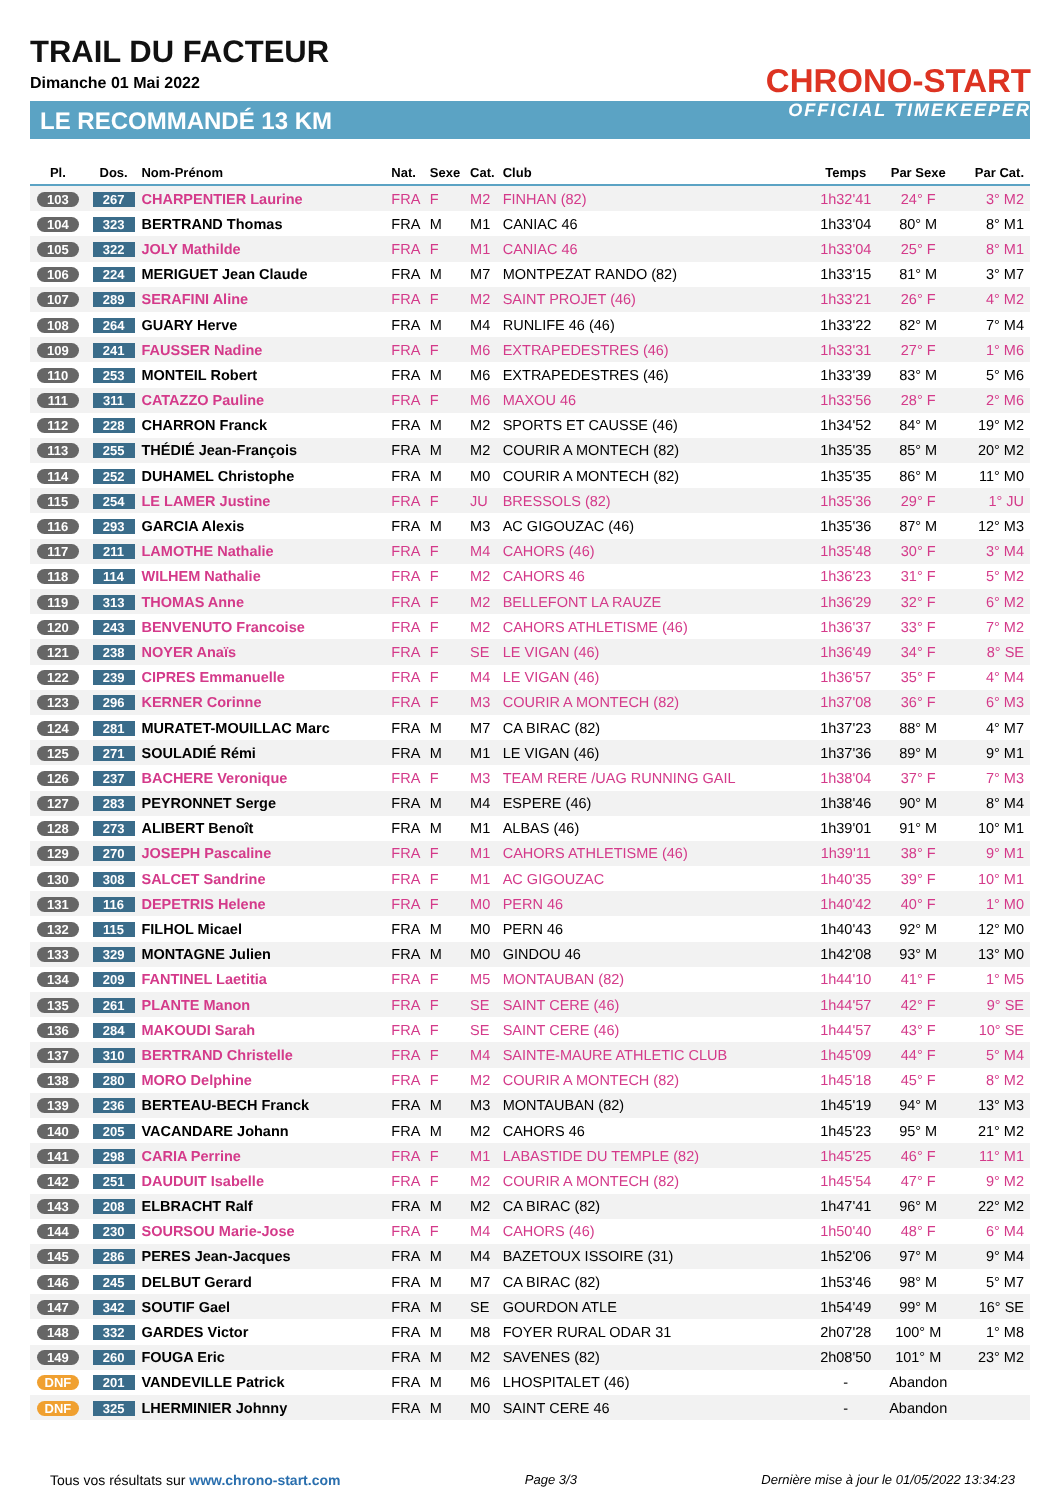TRAIL DU FACTEUR
Dimanche 01 Mai 2022
LE RECOMMANDÉ 13 KM
CHRONO-START
OFFICIAL TIMEKEEPER
| Pl. | Dos. | Nom-Prénom | Nat. | Sexe | Cat. | Club | Temps | Par Sexe | Par Cat. |
| --- | --- | --- | --- | --- | --- | --- | --- | --- | --- |
| 103 | 267 | CHARPENTIER Laurine | FRA | F | M2 | FINHAN (82) | 1h32'41 | 24° F | 3° M2 |
| 104 | 323 | BERTRAND Thomas | FRA | M | M1 | CANIAC 46 | 1h33'04 | 80° M | 8° M1 |
| 105 | 322 | JOLY Mathilde | FRA | F | M1 | CANIAC 46 | 1h33'04 | 25° F | 8° M1 |
| 106 | 224 | MERIGUET Jean Claude | FRA | M | M7 | MONTPEZAT RANDO (82) | 1h33'15 | 81° M | 3° M7 |
| 107 | 289 | SERAFINI Aline | FRA | F | M2 | SAINT PROJET (46) | 1h33'21 | 26° F | 4° M2 |
| 108 | 264 | GUARY Herve | FRA | M | M4 | RUNLIFE 46 (46) | 1h33'22 | 82° M | 7° M4 |
| 109 | 241 | FAUSSER Nadine | FRA | F | M6 | EXTRAPEDESTRES (46) | 1h33'31 | 27° F | 1° M6 |
| 110 | 253 | MONTEIL Robert | FRA | M | M6 | EXTRAPEDESTRES (46) | 1h33'39 | 83° M | 5° M6 |
| 111 | 311 | CATAZZO Pauline | FRA | F | M6 | MAXOU 46 | 1h33'56 | 28° F | 2° M6 |
| 112 | 228 | CHARRON Franck | FRA | M | M2 | SPORTS ET CAUSSE (46) | 1h34'52 | 84° M | 19° M2 |
| 113 | 255 | THÉDIÉ Jean-François | FRA | M | M2 | COURIR A MONTECH (82) | 1h35'35 | 85° M | 20° M2 |
| 114 | 252 | DUHAMEL Christophe | FRA | M | M0 | COURIR A MONTECH (82) | 1h35'35 | 86° M | 11° M0 |
| 115 | 254 | LE LAMER Justine | FRA | F | JU | BRESSOLS (82) | 1h35'36 | 29° F | 1° JU |
| 116 | 293 | GARCIA Alexis | FRA | M | M3 | AC GIGOUZAC (46) | 1h35'36 | 87° M | 12° M3 |
| 117 | 211 | LAMOTHE Nathalie | FRA | F | M4 | CAHORS (46) | 1h35'48 | 30° F | 3° M4 |
| 118 | 114 | WILHEM Nathalie | FRA | F | M2 | CAHORS 46 | 1h36'23 | 31° F | 5° M2 |
| 119 | 313 | THOMAS Anne | FRA | F | M2 | BELLEFONT LA RAUZE | 1h36'29 | 32° F | 6° M2 |
| 120 | 243 | BENVENUTO Francoise | FRA | F | M2 | CAHORS ATHLETISME (46) | 1h36'37 | 33° F | 7° M2 |
| 121 | 238 | NOYER Anaïs | FRA | F | SE | LE VIGAN (46) | 1h36'49 | 34° F | 8° SE |
| 122 | 239 | CIPRES Emmanuelle | FRA | F | M4 | LE VIGAN (46) | 1h36'57 | 35° F | 4° M4 |
| 123 | 296 | KERNER Corinne | FRA | F | M3 | COURIR A MONTECH (82) | 1h37'08 | 36° F | 6° M3 |
| 124 | 281 | MURATET-MOUILLAC Marc | FRA | M | M7 | CA BIRAC (82) | 1h37'23 | 88° M | 4° M7 |
| 125 | 271 | SOULADIÉ Rémi | FRA | M | M1 | LE VIGAN (46) | 1h37'36 | 89° M | 9° M1 |
| 126 | 237 | BACHERE Veronique | FRA | F | M3 | TEAM RERE /UAG RUNNING GAIL | 1h38'04 | 37° F | 7° M3 |
| 127 | 283 | PEYRONNET Serge | FRA | M | M4 | ESPERE (46) | 1h38'46 | 90° M | 8° M4 |
| 128 | 273 | ALIBERT Benoît | FRA | M | M1 | ALBAS (46) | 1h39'01 | 91° M | 10° M1 |
| 129 | 270 | JOSEPH Pascaline | FRA | F | M1 | CAHORS ATHLETISME (46) | 1h39'11 | 38° F | 9° M1 |
| 130 | 308 | SALCET Sandrine | FRA | F | M1 | AC GIGOUZAC | 1h40'35 | 39° F | 10° M1 |
| 131 | 116 | DEPETRIS Helene | FRA | F | M0 | PERN 46 | 1h40'42 | 40° F | 1° M0 |
| 132 | 115 | FILHOL Micael | FRA | M | M0 | PERN 46 | 1h40'43 | 92° M | 12° M0 |
| 133 | 329 | MONTAGNE Julien | FRA | M | M0 | GINDOU 46 | 1h42'08 | 93° M | 13° M0 |
| 134 | 209 | FANTINEL Laetitia | FRA | F | M5 | MONTAUBAN (82) | 1h44'10 | 41° F | 1° M5 |
| 135 | 261 | PLANTE Manon | FRA | F | SE | SAINT CERE (46) | 1h44'57 | 42° F | 9° SE |
| 136 | 284 | MAKOUDI Sarah | FRA | F | SE | SAINT CERE (46) | 1h44'57 | 43° F | 10° SE |
| 137 | 310 | BERTRAND Christelle | FRA | F | M4 | SAINTE-MAURE ATHLETIC CLUB | 1h45'09 | 44° F | 5° M4 |
| 138 | 280 | MORO Delphine | FRA | F | M2 | COURIR A MONTECH (82) | 1h45'18 | 45° F | 8° M2 |
| 139 | 236 | BERTEAU-BECH Franck | FRA | M | M3 | MONTAUBAN (82) | 1h45'19 | 94° M | 13° M3 |
| 140 | 205 | VACANDARE Johann | FRA | M | M2 | CAHORS 46 | 1h45'23 | 95° M | 21° M2 |
| 141 | 298 | CARIA Perrine | FRA | F | M1 | LABASTIDE DU TEMPLE (82) | 1h45'25 | 46° F | 11° M1 |
| 142 | 251 | DAUDUIT Isabelle | FRA | F | M2 | COURIR A MONTECH (82) | 1h45'54 | 47° F | 9° M2 |
| 143 | 208 | ELBRACHT Ralf | FRA | M | M2 | CA BIRAC (82) | 1h47'41 | 96° M | 22° M2 |
| 144 | 230 | SOURSOU Marie-Jose | FRA | F | M4 | CAHORS (46) | 1h50'40 | 48° F | 6° M4 |
| 145 | 286 | PERES Jean-Jacques | FRA | M | M4 | BAZETOUX ISSOIRE (31) | 1h52'06 | 97° M | 9° M4 |
| 146 | 245 | DELBUT Gerard | FRA | M | M7 | CA BIRAC (82) | 1h53'46 | 98° M | 5° M7 |
| 147 | 342 | SOUTIF Gael | FRA | M | SE | GOURDON ATLE | 1h54'49 | 99° M | 16° SE |
| 148 | 332 | GARDES Victor | FRA | M | M8 | FOYER RURAL ODAR 31 | 2h07'28 | 100° M | 1° M8 |
| 149 | 260 | FOUGA Eric | FRA | M | M2 | SAVENES (82) | 2h08'50 | 101° M | 23° M2 |
| DNF | 201 | VANDEVILLE Patrick | FRA | M | M6 | LHOSPITALET (46) | - | Abandon | |
| DNF | 325 | LHERMINIER Johnny | FRA | M | M0 | SAINT CERE 46 | - | Abandon | |
Tous vos résultats sur www.chrono-start.com Page 3/3 Dernière mise à jour le 01/05/2022 13:34:23